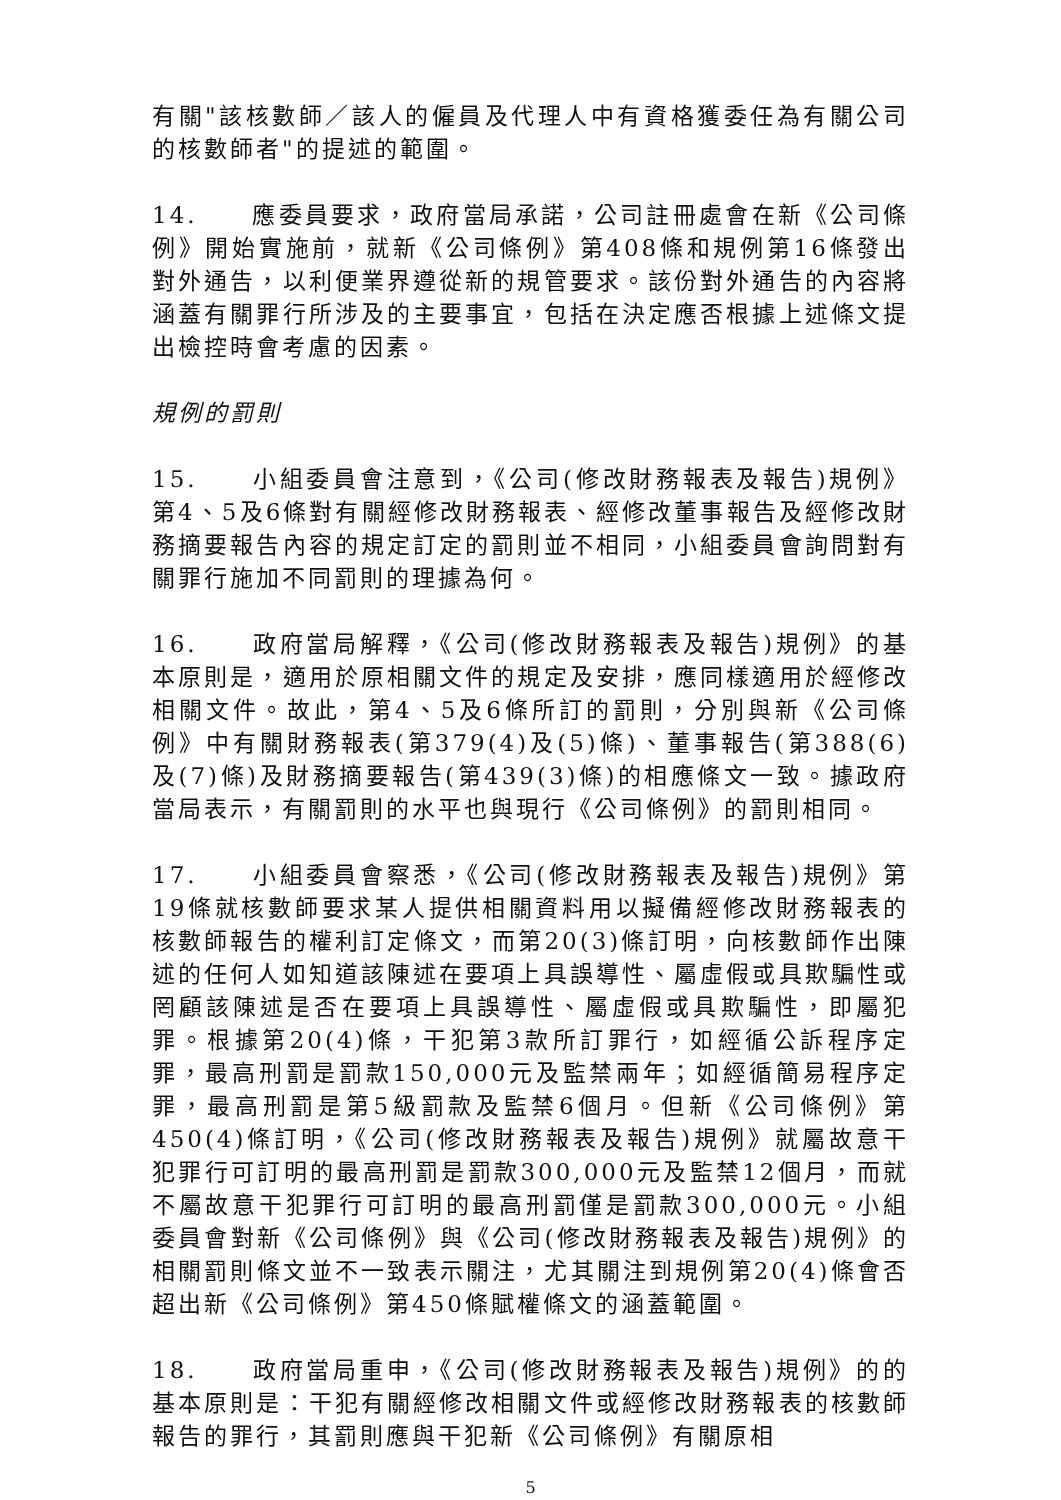有關"該核數師／該人的僱員及代理人中有資格獲委任為有關公司的核數師者"的提述的範圍。
14. 應委員要求，政府當局承諾，公司註冊處會在新《公司條例》開始實施前，就新《公司條例》第408條和規例第16條發出對外通告，以利便業界遵從新的規管要求。該份對外通告的內容將涵蓋有關罪行所涉及的主要事宜，包括在決定應否根據上述條文提出檢控時會考慮的因素。
規例的罰則
15. 小組委員會注意到，《公司(修改財務報表及報告)規例》第4、5及6條對有關經修改財務報表、經修改董事報告及經修改財務摘要報告內容的規定訂定的罰則並不相同，小組委員會詢問對有關罪行施加不同罰則的理據為何。
16. 政府當局解釋，《公司(修改財務報表及報告)規例》的基本原則是，適用於原相關文件的規定及安排，應同樣適用於經修改相關文件。故此，第4、5及6條所訂的罰則，分別與新《公司條例》中有關財務報表(第379(4)及(5)條)、董事報告(第388(6)及(7)條)及財務摘要報告(第439(3)條)的相應條文一致。據政府當局表示，有關罰則的水平也與現行《公司條例》的罰則相同。
17. 小組委員會察悉，《公司(修改財務報表及報告)規例》第19條就核數師要求某人提供相關資料用以擬備經修改財務報表的核數師報告的權利訂定條文，而第20(3)條訂明，向核數師作出陳述的任何人如知道該陳述在要項上具誤導性、屬虛假或具欺騙性或罔顧該陳述是否在要項上具誤導性、屬虛假或具欺騙性，即屬犯罪。根據第20(4)條，干犯第3款所訂罪行，如經循公訴程序定罪，最高刑罰是罰款150,000元及監禁兩年；如經循簡易程序定罪，最高刑罰是第5級罰款及監禁6個月。但新《公司條例》第450(4)條訂明，《公司(修改財務報表及報告)規例》就屬故意干犯罪行可訂明的最高刑罰是罰款300,000元及監禁12個月，而就不屬故意干犯罪行可訂明的最高刑罰僅是罰款300,000元。小組委員會對新《公司條例》與《公司(修改財務報表及報告)規例》的相關罰則條文並不一致表示關注，尤其關注到規例第20(4)條會否超出新《公司條例》第450條賦權條文的涵蓋範圍。
18. 政府當局重申，《公司(修改財務報表及報告)規例》的的基本原則是：干犯有關經修改相關文件或經修改財務報表的核數師報告的罪行，其罰則應與干犯新《公司條例》有關原相
5